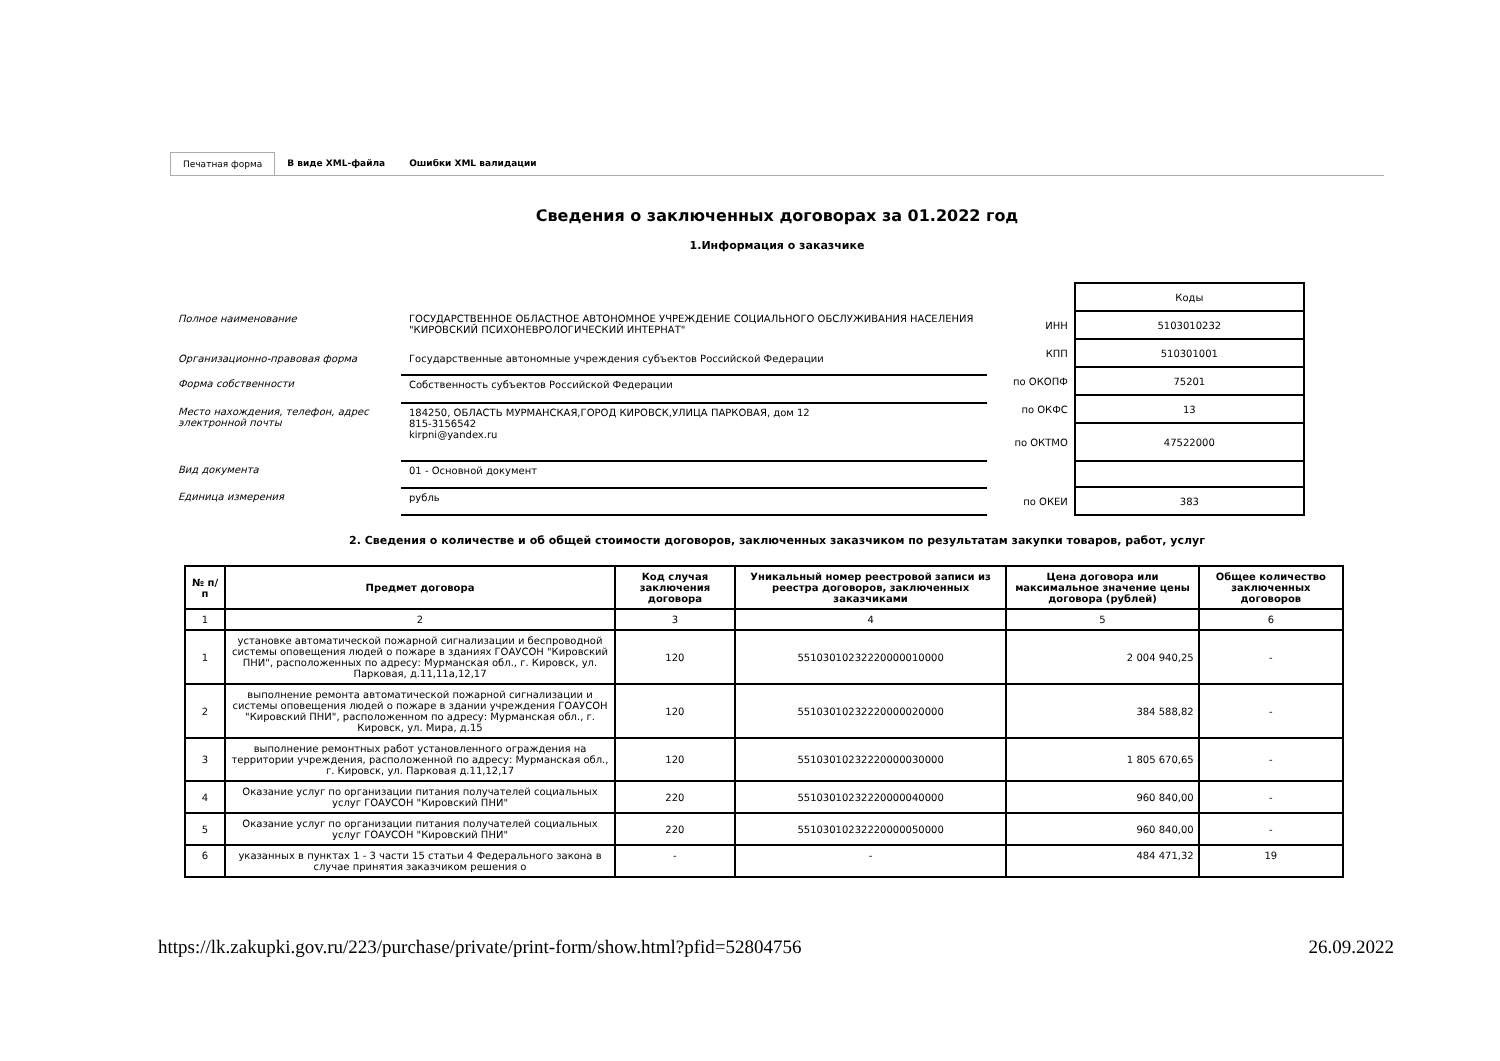Печатная форма В виде XML-файла Ошибки XML валидации
Сведения о заключенных договорах за 01.2022 год
1.Информация о заказчике
| Полное наименование | ГОСУДАРСТВЕННОЕ ОБЛАСТНОЕ АВТОНОМНОЕ УЧРЕЖДЕНИЕ СОЦИАЛЬНОГО ОБСЛУЖИВАНИЯ НАСЕЛЕНИЯ "КИРОВСКИЙ ПСИХОНЕВРОЛОГИЧЕСКИЙ ИНТЕРНАТ" |
| Организационно-правовая форма | Государственные автономные учреждения субъектов Российской Федерации |
| Форма собственности | Собственность субъектов Российской Федерации |
| Место нахождения, телефон, адрес электронной почты | 184250, ОБЛАСТЬ МУРМАНСКАЯ,ГОРОД КИРОВСК,УЛИЦА ПАРКОВАЯ, дом 12 815-3156542 kirpni@yandex.ru |
| Вид документа | 01 - Основной документ |
| Единица измерения | рубль |
| | Коды |
| ИНН | 5103010232 |
| КПП | 510301001 |
| по ОКОПФ | 75201 |
| по ОКФС | 13 |
| по ОКТМО | 47522000 |
| по ОКЕИ | 383 |
2. Сведения о количестве и об общей стоимости договоров, заключенных заказчиком по результатам закупки товаров, работ, услуг
| № п/п | Предмет договора | Код случая заключения договора | Уникальный номер реестровой записи из реестра договоров, заключенных заказчиками | Цена договора или максимальное значение цены договора (рублей) | Общее количество заключенных договоров |
| --- | --- | --- | --- | --- | --- |
| 1 | 2 | 3 | 4 | 5 | 6 |
| 1 | установке автоматической пожарной сигнализации и беспроводной системы оповещения людей о пожаре в зданиях ГОАУСОН "Кировский ПНИ", расположенных по адресу: Мурманская обл., г. Кировск, ул. Парковая, д.11,11а,12,17 | 120 | 55103010232220000010000 | 2 004 940,25 | - |
| 2 | выполнение ремонта автоматической пожарной сигнализации и системы оповещения людей о пожаре в здании учреждения ГОАУСОН "Кировский ПНИ", расположенном по адресу: Мурманская обл., г. Кировск, ул. Мира, д.15 | 120 | 55103010232220000020000 | 384 588,82 | - |
| 3 | выполнение ремонтных работ установленного ограждения на территории учреждения, расположенной по адресу: Мурманская обл., г. Кировск, ул. Парковая д.11,12,17 | 120 | 55103010232220000030000 | 1 805 670,65 | - |
| 4 | Оказание услуг по организации питания получателей социальных услуг ГОАУСОН "Кировский ПНИ" | 220 | 55103010232220000040000 | 960 840,00 | - |
| 5 | Оказание услуг по организации питания получателей социальных услуг ГОАУСОН "Кировский ПНИ" | 220 | 55103010232220000050000 | 960 840,00 | - |
| 6 | указанных в пунктах 1 - 3 части 15 статьи 4 Федерального закона в случае принятия заказчиком решения о | - | - | 484 471,32 | 19 |
https://lk.zakupki.gov.ru/223/purchase/private/print-form/show.html?pfid=52804756 26.09.2022